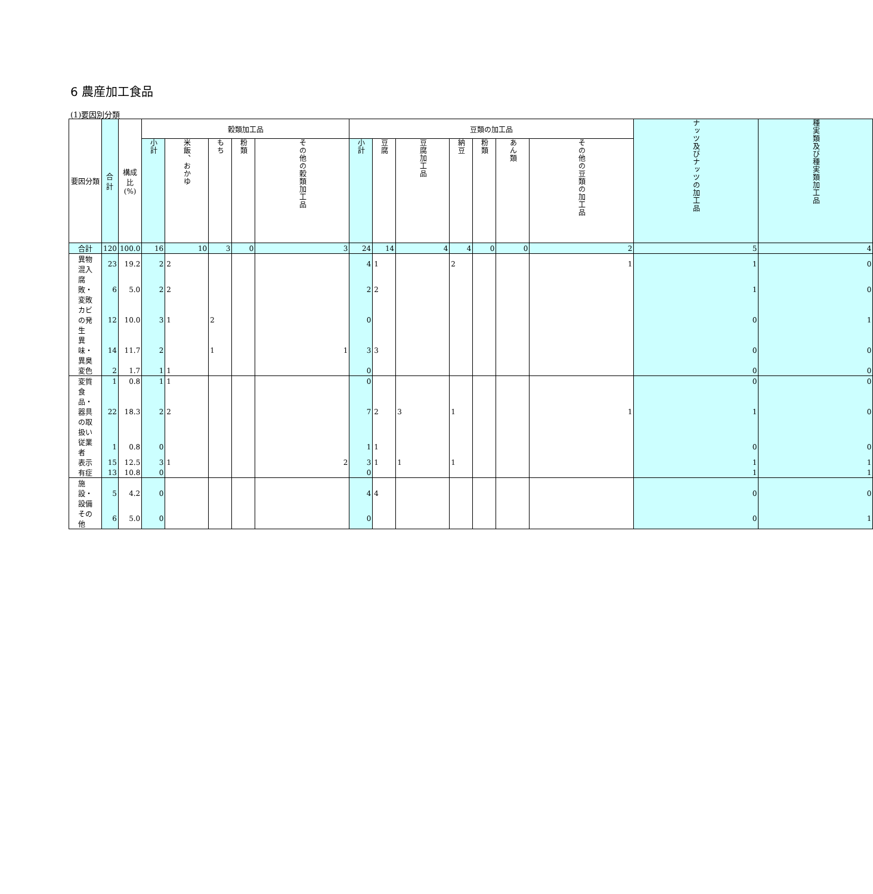6 農産加工食品
(1)要因別分類
| 要因分類 | 合計 | 構成比 (%) | 穀類加工品 | | | | | 豆類の加工品 | | | | | | | ナッツ及びナッツの加工品 | 種実類及び種実類加工品 |
| --- | --- | --- | --- | --- | --- | --- | --- | --- | --- | --- | --- | --- | --- | --- | --- | --- |
| | | | 小計 | 米飯、おかゆ | もち | 粉類 | その他の穀類加工品 | 小計 | 豆腐 | 豆腐加工品 | 納豆 | 粉類 | あん類 | その他の豆類の加工品 | | |
| 合計 | 120 | 100.0 | 16 | 10 | 3 | 0 | 3 | 24 | 14 | 4 | 4 | 0 | 0 | 2 | 5 | 4 |
| 異物混入 | 23 | 19.2 | 2 | 2 | | | | 4 | 1 | | 2 | | | 1 | 1 | 0 |
| 腐敗・変敗 | 6 | 5.0 | 2 | 2 | | | | 2 | 2 | | | | | | 1 | 0 |
| カビの発生 | 12 | 10.0 | 3 | 1 | 2 | | | 0 | | | | | | | 0 | 1 |
| 異味・異臭 | 14 | 11.7 | 2 | | 1 | | 1 | 3 | 3 | | | | | | 0 | 0 |
| 変色 | 2 | 1.7 | 1 | 1 | | | | 0 | | | | | | | 0 | 0 |
| 変質 | 1 | 0.8 | 1 | 1 | | | | 0 | | | | | | | 0 | 0 |
| 食品・器具の取扱い | 22 | 18.3 | 2 | 2 | | | | 7 | 2 | 3 | 1 | | | 1 | 1 | 0 |
| 従業者 | 1 | 0.8 | 0 | | | | | 1 | 1 | | | | | | 0 | 0 |
| 表示 | 15 | 12.5 | 3 | 1 | | | 2 | 3 | 1 | 1 | 1 | | | | 1 | 1 |
| 有症 | 13 | 10.8 | 0 | | | | | 0 | | | | | | | 1 | 1 |
| 施設・設備 | 5 | 4.2 | 0 | | | | | 4 | 4 | | | | | | 0 | 0 |
| その他 | 6 | 5.0 | 0 | | | | | 0 | | | | | | | 0 | 1 |